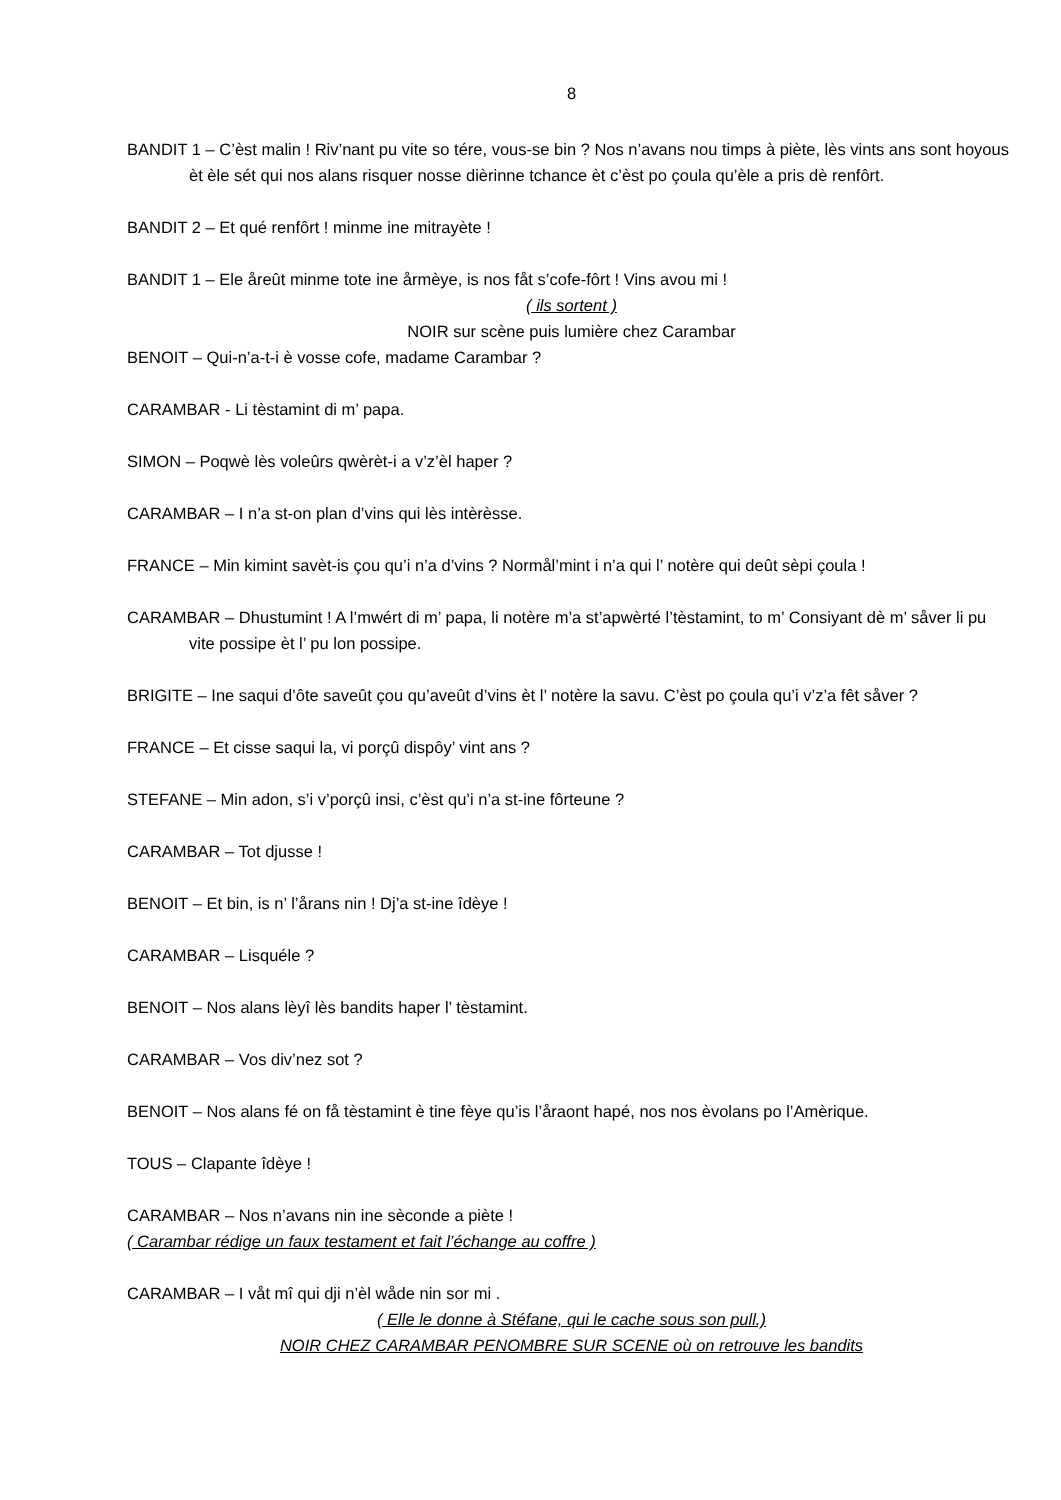8
BANDIT 1 – C’èst malin ! Riv’nant pu vite so tére, vous-se bin ? Nos n’avans nou timps à piète, lès vints ans sont hoyous èt èle sét qui nos alans risquer nosse dièrinne tchance èt c’èst po çoula qu’èle a pris dè renfôrt.
BANDIT 2 – Et qué renfôrt ! minme ine mitrayète !
BANDIT 1 – Ele åreût minme tote ine årmèye, is nos fåt s’cofe-fôrt ! Vins avou mi !
( ils sortent )
NOIR sur scène puis lumière chez Carambar
BENOIT – Qui-n’a-t-i è vosse cofe, madame Carambar ?
CARAMBAR - Li tèstamint di m’ papa.
SIMON – Poqwè lès voleûrs qwèrèt-i a v’z’èl haper ?
CARAMBAR – I n’a st-on plan d’vins qui lès intèrèsse.
FRANCE – Min kimint savèt-is çou qu’i n’a d’vins ? Normål’mint i n’a qui l’ notère qui deût sèpi çoula !
CARAMBAR – Dhustumint ! A l’mwért di m’ papa, li notère m’a st’apwèrté l’tèstamint, to m’ Consiyant dè m’ såver li pu vite possipe èt l’ pu lon possipe.
BRIGITE – Ine saqui d’ôte saveût çou qu’aveût d’vins èt l’ notère la savu. C’èst po çoula qu’i v’z’a fêt såver ?
FRANCE – Et cisse saqui la, vi porçû dispôy’ vint ans ?
STEFANE – Min adon, s’i v’porçû insi, c’èst qu’i n’a st-ine fôrteune ?
CARAMBAR – Tot djusse !
BENOIT – Et bin, is n’ l’årans nin ! Dj’a st-ine îdèye !
CARAMBAR – Lisquéle ?
BENOIT – Nos alans lèyî lès bandits haper l’ tèstamint.
CARAMBAR – Vos div’nez sot ?
BENOIT – Nos alans fé on få tèstamint è tine fèye qu’is l’åraont hapé, nos nos èvolans po l’Amèrique.
TOUS – Clapante îdèye !
CARAMBAR – Nos n’avans nin ine sèconde a piète !
( Carambar rédige un faux testament et fait l’échange au coffre )
CARAMBAR – I våt mî qui dji n’èl wåde nin sor mi .
( Elle le donne à Stéfane, qui le cache sous son pull.)
NOIR CHEZ CARAMBAR PENOMBRE SUR SCENE où on retrouve les bandits